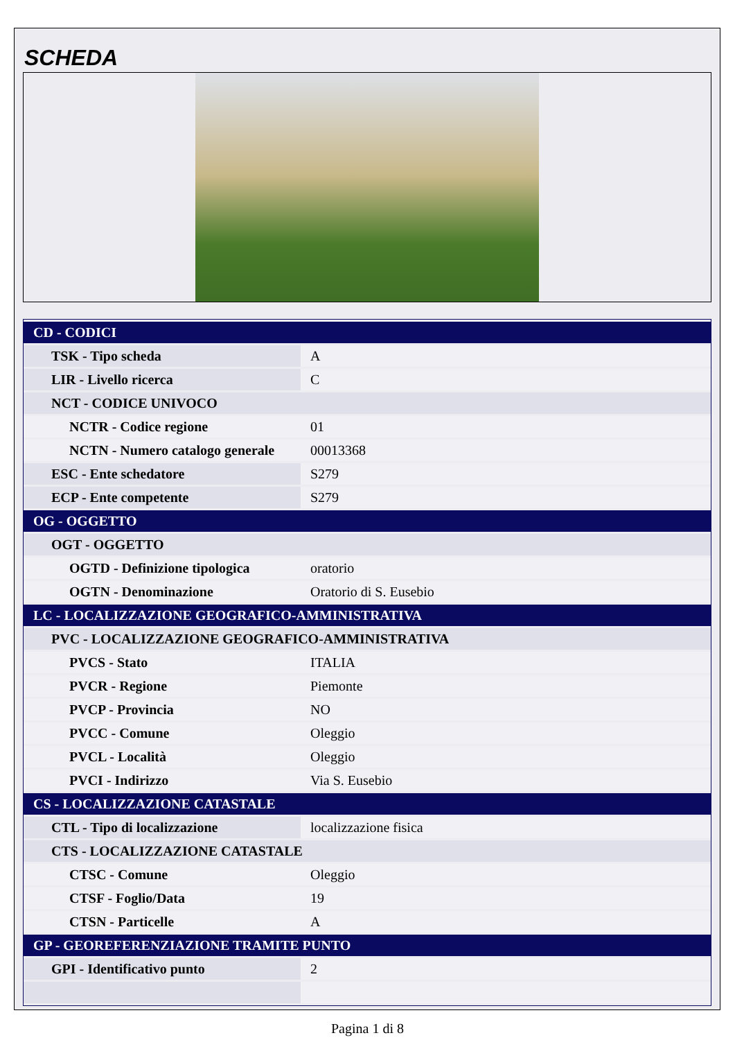SCHEDA
| CD - CODICI | |
| TSK - Tipo scheda | A |
| LIR - Livello ricerca | C |
| NCT - CODICE UNIVOCO | |
| NCTR - Codice regione | 01 |
| NCTN - Numero catalogo generale | 00013368 |
| ESC - Ente schedatore | S279 |
| ECP - Ente competente | S279 |
| OG - OGGETTO | |
| OGT - OGGETTO | |
| OGTD - Definizione tipologica | oratorio |
| OGTN - Denominazione | Oratorio di S. Eusebio |
| LC - LOCALIZZAZIONE GEOGRAFICO-AMMINISTRATIVA | |
| PVC - LOCALIZZAZIONE GEOGRAFICO-AMMINISTRATIVA | |
| PVCS - Stato | ITALIA |
| PVCR - Regione | Piemonte |
| PVCP - Provincia | NO |
| PVCC - Comune | Oleggio |
| PVCL - Località | Oleggio |
| PVCI - Indirizzo | Via S. Eusebio |
| CS - LOCALIZZAZIONE CATASTALE | |
| CTL - Tipo di localizzazione | localizzazione fisica |
| CTS - LOCALIZZAZIONE CATASTALE | |
| CTSC - Comune | Oleggio |
| CTSF - Foglio/Data | 19 |
| CTSN - Particelle | A |
| GP - GEOREFERENZIAZIONE TRAMITE PUNTO | |
| GPI - Identificativo punto | 2 |
Pagina 1 di 8